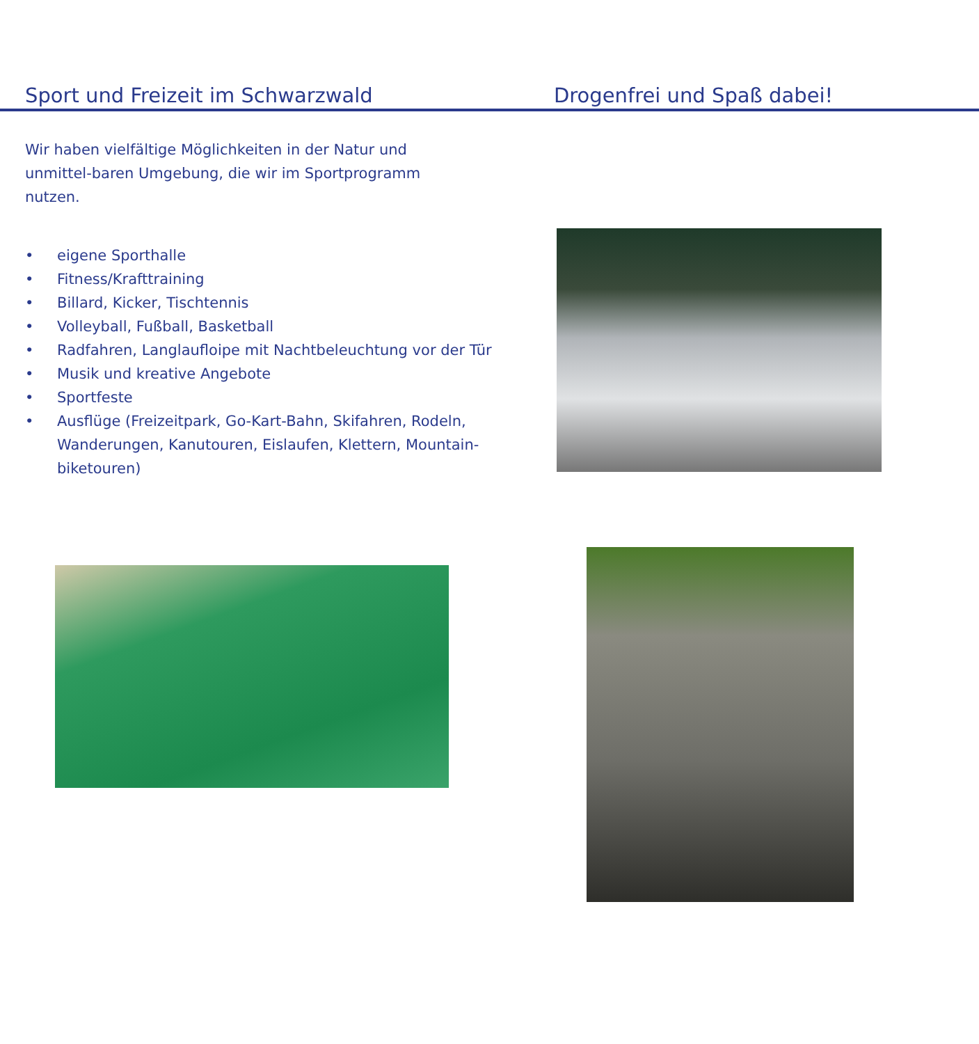Sport und Freizeit im Schwarzwald Drogenfrei und Spaß dabei!
Wir haben vielfältige Möglichkeiten in der Natur und unmittel-baren Umgebung, die wir im Sportprogramm nutzen.
• eigene Sporthalle
• Fitness/Krafttraining
• Billard, Kicker, Tischtennis
• Volleyball, Fußball, Basketball
• Radfahren, Langlaufloipe mit Nachtbeleuchtung vor der Tür
• Musik und kreative Angebote
• Sportfeste
• Ausflüge (Freizeitpark, Go-Kart-Bahn, Skifahren, Rodeln, Wanderungen, Kanutouren, Eislaufen, Klettern, Mountain-biketouren)